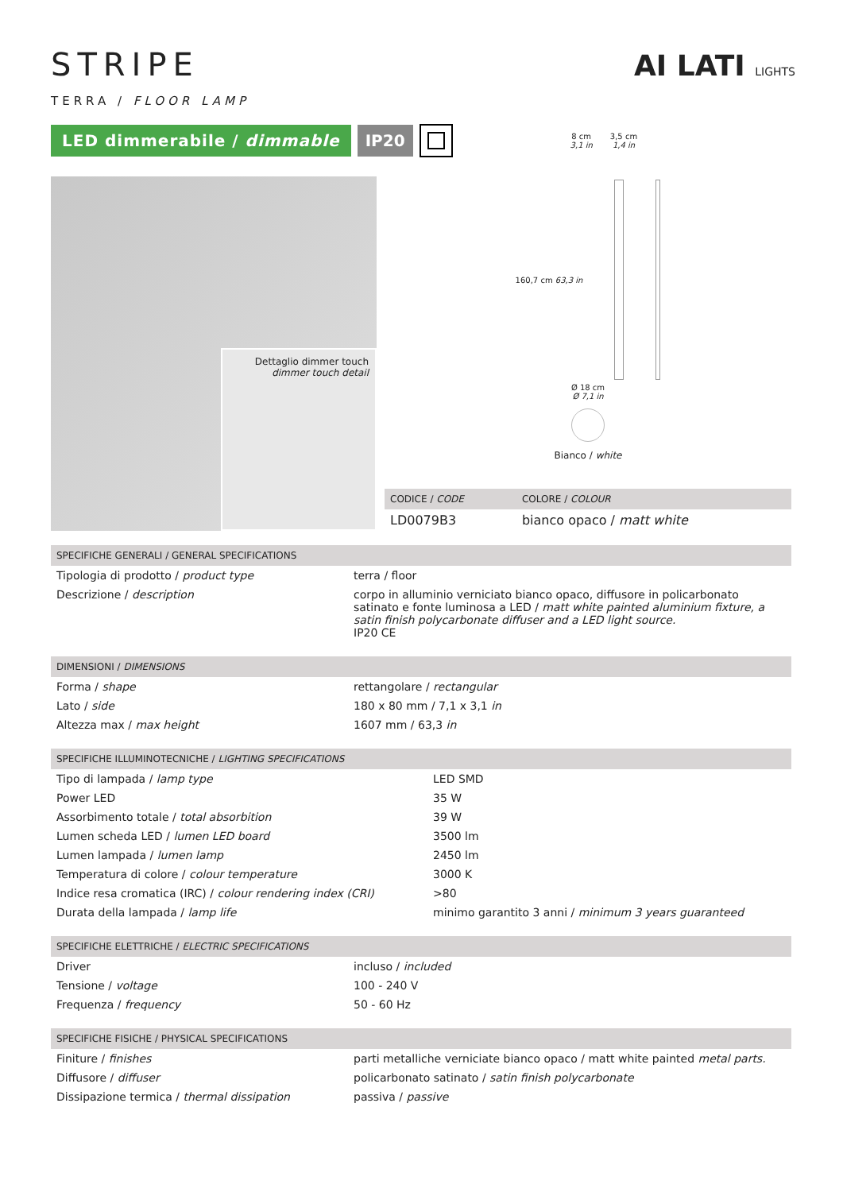AI LATI LIGHTS
STRIPE
TERRA / FLOOR LAMP
LED dimmerabile / dimmable IP20
8 cm
3,1 in 3,5 cm
1,4 in
Dettaglio dimmer touch
dimmer touch detail
160,7 cm 63,3 in
Ø 18 cm
Ø 7,1 in
Bianco / white
| CODICE / CODE | COLORE / COLOUR |
| --- | --- |
| LD0079B3 | bianco opaco / matt white |
| SPECIFICHE GENERALI / GENERAL SPECIFICATIONS | |
| --- | --- |
| Tipologia di prodotto / product type | terra / floor |
| Descrizione / description | corpo in alluminio verniciato bianco opaco, diffusore in policarbonato satinato e fonte luminosa a LED / matt white painted aluminium fixture, a satin finish polycarbonate diffuser and a LED light source. IP20 CE |
| DIMENSIONI / DIMENSIONS | |
| --- | --- |
| Forma / shape | rettangolare / rectangular |
| Lato / side | 180 x 80 mm / 7,1 x 3,1 in |
| Altezza max / max height | 1607 mm / 63,3 in |
| SPECIFICHE ILLUMINOTECNICHE / LIGHTING SPECIFICATIONS | |
| --- | --- |
| Tipo di lampada / lamp type | LED SMD |
| Power LED | 35 W |
| Assorbimento totale / total absorbition | 39 W |
| Lumen scheda LED / lumen LED board | 3500 lm |
| Lumen lampada / lumen lamp | 2450 lm |
| Temperatura di colore / colour temperature | 3000 K |
| Indice resa cromatica (IRC) / colour rendering index (CRI) | >80 |
| Durata della lampada / lamp life | minimo garantito 3 anni / minimum 3 years guaranteed |
| SPECIFICHE ELETTRICHE / ELECTRIC SPECIFICATIONS | |
| --- | --- |
| Driver | incluso / included |
| Tensione / voltage | 100 - 240 V |
| Frequenza / frequency | 50 - 60 Hz |
| SPECIFICHE FISICHE / PHYSICAL SPECIFICATIONS | |
| --- | --- |
| Finiture / finishes | parti metalliche verniciate bianco opaco / matt white painted metal parts. |
| Diffusore / diffuser | policarbonato satinato / satin finish polycarbonate |
| Dissipazione termica / thermal dissipation | passiva / passive |